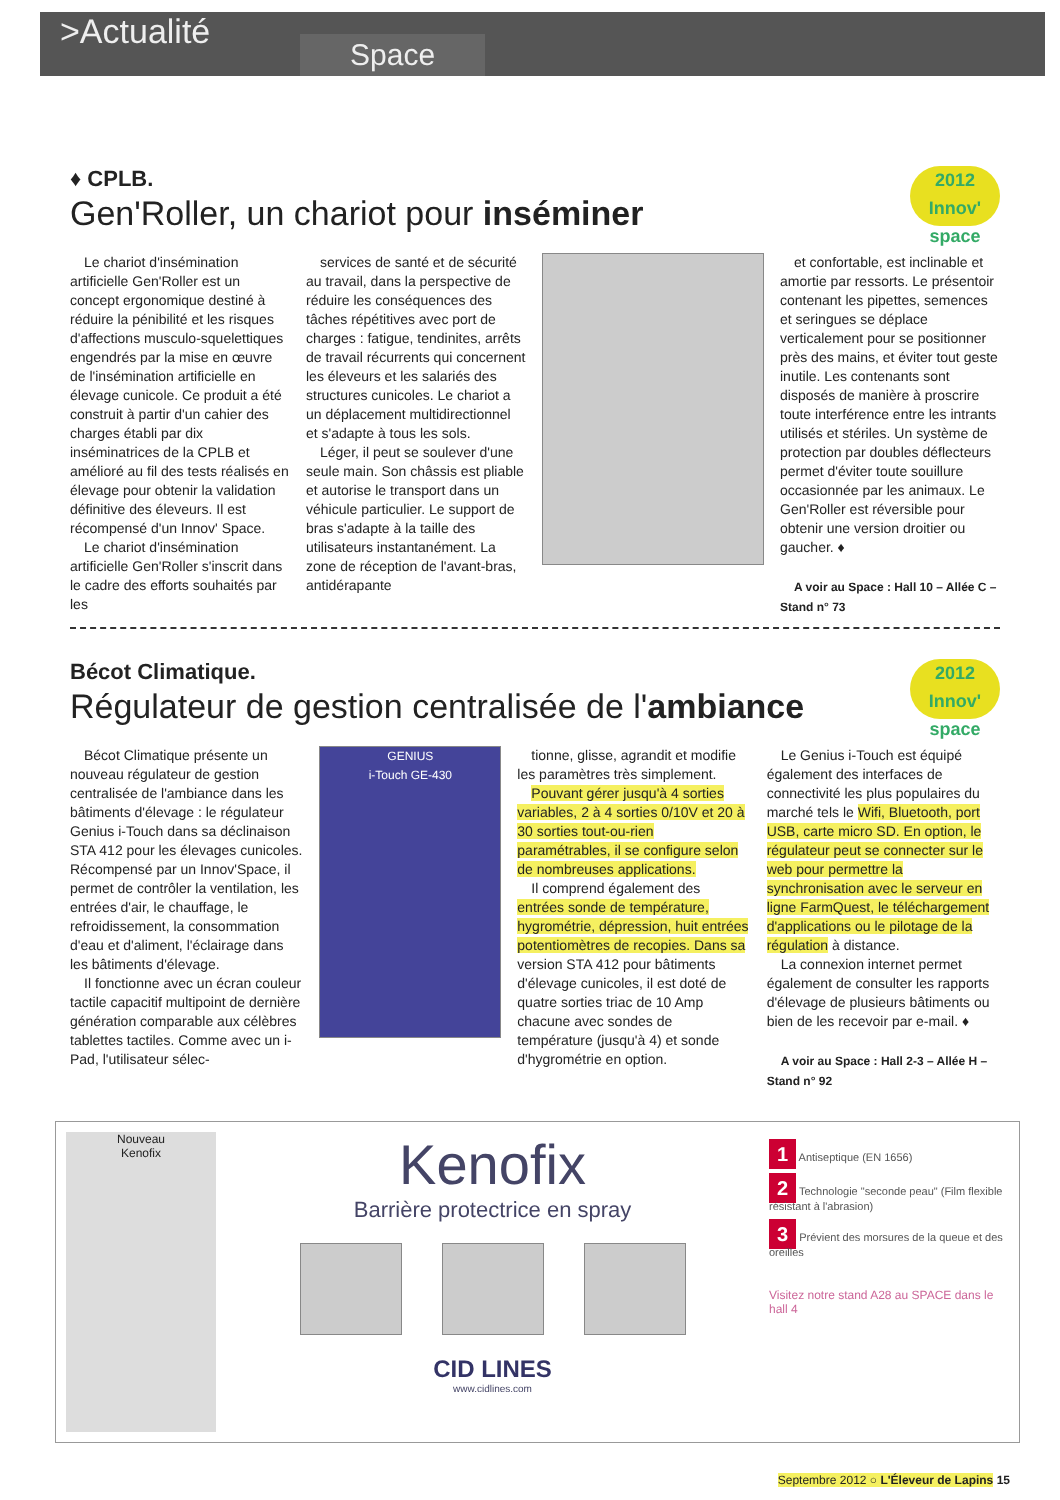>Actualité
Space
2012
Innov' space
♦ CPLB.
Gen'Roller, un chariot pour inséminer
Le chariot d'insémination artificielle Gen'Roller est un concept ergonomique destiné à réduire la pénibilité et les risques d'affections musculo-squelettiques engendrés par la mise en œuvre de l'insémination artificielle en élevage cunicole. Ce produit a été construit à partir d'un cahier des charges établi par dix inséminatrices de la CPLB et amélioré au fil des tests réalisés en élevage pour obtenir la validation définitive des éleveurs. Il est récompensé d'un Innov' Space.
Le chariot d'insémination artificielle Gen'Roller s'inscrit dans le cadre des efforts souhaités par les
services de santé et de sécurité au travail, dans la perspective de réduire les conséquences des tâches répétitives avec port de charges : fatigue, tendinites, arrêts de travail récurrents qui concernent les éleveurs et les salariés des structures cunicoles. Le chariot a un déplacement multidirectionnel et s'adapte à tous les sols.
Léger, il peut se soulever d'une seule main. Son châssis est pliable et autorise le transport dans un véhicule particulier. Le support de bras s'adapte à la taille des utilisateurs instantanément. La zone de réception de l'avant-bras, antidérapante
et confortable, est inclinable et amortie par ressorts. Le présentoir contenant les pipettes, semences et seringues se déplace verticalement pour se positionner près des mains, et éviter tout geste inutile. Les contenants sont disposés de manière à proscrire toute interférence entre les intrants utilisés et stériles. Un système de protection par doubles déflecteurs permet d'éviter toute souillure occasionnée par les animaux. Le Gen'Roller est réversible pour obtenir une version droitier ou gaucher. ♦
A voir au Space : Hall 10 – Allée C – Stand n° 73
2012
Innov' space
Bécot Climatique.
Régulateur de gestion centralisée de l'ambiance
Bécot Climatique présente un nouveau régulateur de gestion centralisée de l'ambiance dans les bâtiments d'élevage : le régulateur Genius i-Touch dans sa déclinaison STA 412 pour les élevages cunicoles. Récompensé par un Innov'Space, il permet de contrôler la ventilation, les entrées d'air, le chauffage, le refroidissement, la consommation d'eau et d'aliment, l'éclairage dans les bâtiments d'élevage.
Il fonctionne avec un écran couleur tactile capacitif multipoint de dernière génération comparable aux célèbres tablettes tactiles. Comme avec un i-Pad, l'utilisateur sélec-
GENIUS
i-Touch GE-430
tionne, glisse, agrandit et modifie les paramètres très simplement.
Pouvant gérer jusqu'à 4 sorties variables, 2 à 4 sorties 0/10V et 20 à 30 sorties tout-ou-rien paramétrables, il se configure selon de nombreuses applications.
Il comprend également des entrées sonde de température, hygrométrie, dépression, huit entrées potentiomètres de recopies. Dans sa version STA 412 pour bâtiments d'élevage cunicoles, il est doté de quatre sorties triac de 10 Amp chacune avec sondes de température (jusqu'à 4) et sonde d'hygrométrie en option.
Le Genius i-Touch est équipé également des interfaces de connectivité les plus populaires du marché tels le Wifi, Bluetooth, port USB, carte micro SD. En option, le régulateur peut se connecter sur le web pour permettre la synchronisation avec le serveur en ligne FarmQuest, le téléchargement d'applications ou le pilotage de la régulation à distance.
La connexion internet permet également de consulter les rapports d'élevage de plusieurs bâtiments ou bien de les recevoir par e-mail. ♦
A voir au Space : Hall 2-3 – Allée H – Stand n° 92
Nouveau
Kenofix
Kenofix
Barrière protectrice en spray
CID LINES
www.cidlines.com
1 Antiseptique (EN 1656)
2 Technologie "seconde peau" (Film flexible résistant à l'abrasion)
3 Prévient des morsures de la queue et des oreilles
Visitez notre stand A28 au SPACE dans le hall 4
Septembre 2012 ○ L'Éleveur de Lapins 15